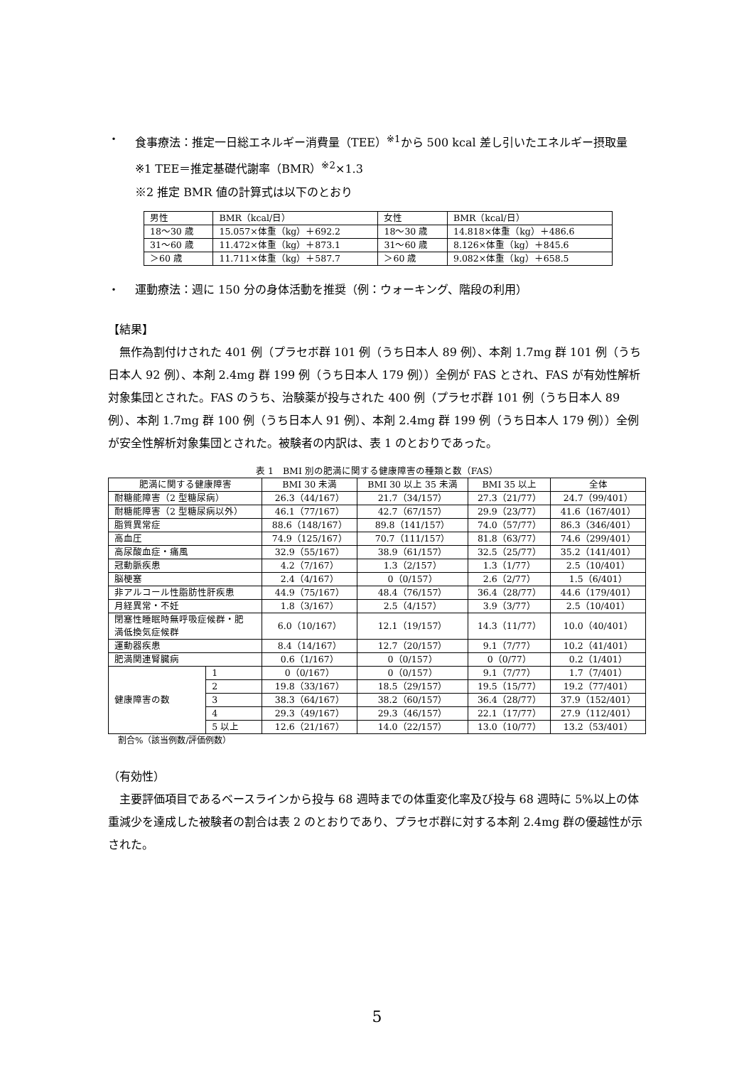・ 食事療法：推定一日総エネルギー消費量（TEE）<sup>※1</sup>から 500 kcal 差し引いたエネルギー摂取量
※1 TEE＝推定基礎代謝率（BMR）<sup>※2</sup>×1.3
※2 推定 BMR 値の計算式は以下のとおり
| 男性 | BMR（kcal/日） | 女性 | BMR（kcal/日） |
| 18～30 歳 | 15.057×体重（kg）＋692.2 | 18～30 歳 | 14.818×体重（kg）＋486.6 |
| 31～60 歳 | 11.472×体重（kg）＋873.1 | 31～60 歳 | 8.126×体重（kg）＋845.6 |
| ＞60 歳 | 11.711×体重（kg）＋587.7 | ＞60 歳 | 9.082×体重（kg）＋658.5 |
・ 運動療法：週に 150 分の身体活動を推奨（例：ウォーキング、階段の利用）
【結果】
無作為割付けされた 401 例（プラセボ群 101 例（うち日本人 89 例）、本剤 1.7mg 群 101 例（うち日本人 92 例）、本剤 2.4mg 群 199 例（うち日本人 179 例））全例が FAS とされ、FAS が有効性解析対象集団とされた。FAS のうち、治験薬が投与された 400 例（プラセボ群 101 例（うち日本人 89 例）、本剤 1.7mg 群 100 例（うち日本人 91 例）、本剤 2.4mg 群 199 例（うち日本人 179 例））全例が安全性解析対象集団とされた。被験者の内訳は、表 1 のとおりであった。
表 1　BMI 別の肥満に関する健康障害の種類と数（FAS）
| 肥満に関する健康障害 | | BMI 30 未満 | BMI 30 以上 35 未満 | BMI 35 以上 | 全体 |
| --- | --- | --- | --- | --- | --- |
| 耐糖能障害（2 型糖尿病） | | 26.3（44/167） | 21.7（34/157） | 27.3（21/77） | 24.7（99/401） |
| 耐糖能障害（2 型糖尿病以外） | | 46.1（77/167） | 42.7（67/157） | 29.9（23/77） | 41.6（167/401） |
| 脂質異常症 | | 88.6（148/167） | 89.8（141/157） | 74.0（57/77） | 86.3（346/401） |
| 高血圧 | | 74.9（125/167） | 70.7（111/157） | 81.8（63/77） | 74.6（299/401） |
| 高尿酸血症・痛風 | | 32.9（55/167） | 38.9（61/157） | 32.5（25/77） | 35.2（141/401） |
| 冠動脈疾患 | | 4.2（7/167） | 1.3（2/157） | 1.3（1/77） | 2.5（10/401） |
| 脳梗塞 | | 2.4（4/167） | 0（0/157） | 2.6（2/77） | 1.5（6/401） |
| 非アルコール性脂肪性肝疾患 | | 44.9（75/167） | 48.4（76/157） | 36.4（28/77） | 44.6（179/401） |
| 月経異常・不妊 | | 1.8（3/167） | 2.5（4/157） | 3.9（3/77） | 2.5（10/401） |
| 閉塞性睡眠時無呼吸症候群・肥 満低換気症候群 | | 6.0（10/167） | 12.1（19/157） | 14.3（11/77） | 10.0（40/401） |
| 運動器疾患 | | 8.4（14/167） | 12.7（20/157） | 9.1（7/77） | 10.2（41/401） |
| 肥満関連腎臓病 | | 0.6（1/167） | 0（0/157） | 0（0/77） | 0.2（1/401） |
| 健康障害の数 | 1 | 0（0/167） | 0（0/157） | 9.1（7/77） | 1.7（7/401） |
| | 2 | 19.8（33/167） | 18.5（29/157） | 19.5（15/77） | 19.2（77/401） |
| | 3 | 38.3（64/167） | 38.2（60/157） | 36.4（28/77） | 37.9（152/401） |
| | 4 | 29.3（49/167） | 29.3（46/157） | 22.1（17/77） | 27.9（112/401） |
| | 5 以上 | 12.6（21/167） | 14.0（22/157） | 13.0（10/77） | 13.2（53/401） |
割合%（該当例数/評価例数）
（有効性）
主要評価項目であるベースラインから投与 68 週時までの体重変化率及び投与 68 週時に 5%以上の体重減少を達成した被験者の割合は表 2 のとおりであり、プラセボ群に対する本剤 2.4mg 群の優越性が示された。
5